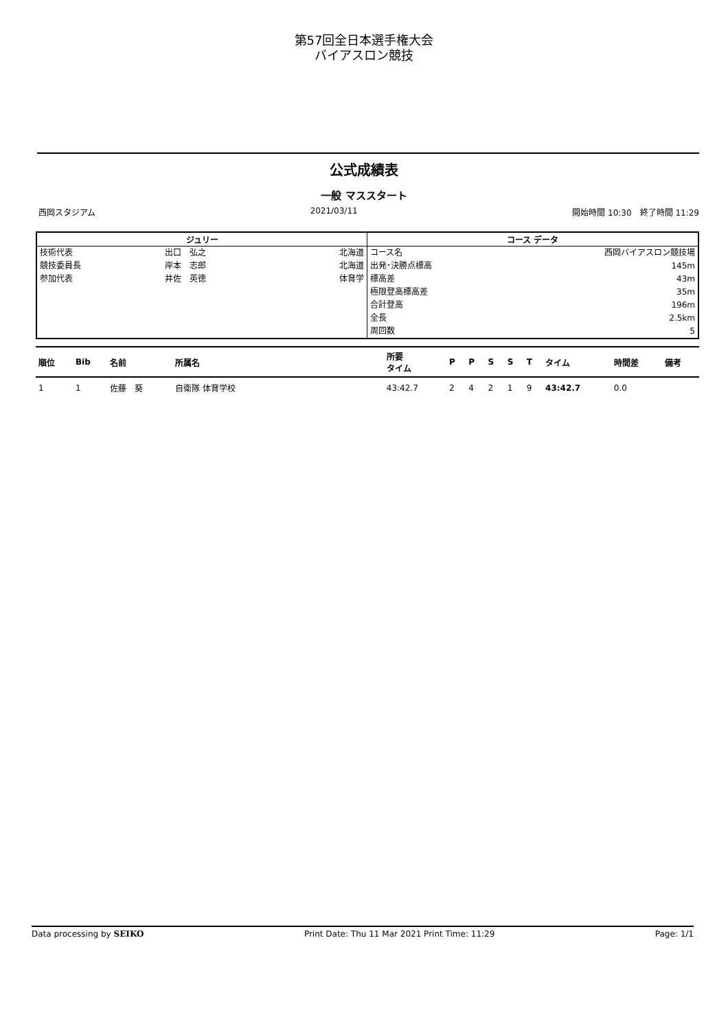第57回全日本選手権大会
バイアスロン競技
公式成績表
一般 マススタート
西岡スタジアム 2021/03/11 開始時間 10:30　終了時間 11:29
| ジュリー | | | コース データ | |
| --- | --- | --- | --- | --- |
| 技術代表 | 出口 弘之 | 北海道 | コース名 | 西岡バイアスロン競技場 |
| 競技委員長 | 岸本 志郎 | 北海道 | 出発･決勝点標高 | 145m |
| 参加代表 | 井佐 英徳 | 体育学 | 標高差 | 43m |
| | | | 極限登高標高差 | 35m |
| | | | 合計登高 | 196m |
| | | | 全長 | 2.5km |
| | | | 周回数 | 5 |
| 順位 | Bib | 名前 | 所属名 | 所要 タイム | P | P | S | S | T | タイム | 時間差 | 備考 |
| --- | --- | --- | --- | --- | --- | --- | --- | --- | --- | --- | --- | --- |
| 1 | 1 | 佐藤 葵 | 自衛隊 体育学校 | 43:42.7 | 2 | 4 | 2 | 1 | 9 | 43:42.7 | 0.0 | |
Data processing by SEIKO Print Date: Thu 11 Mar 2021 Print Time: 11:29 Page: 1/1